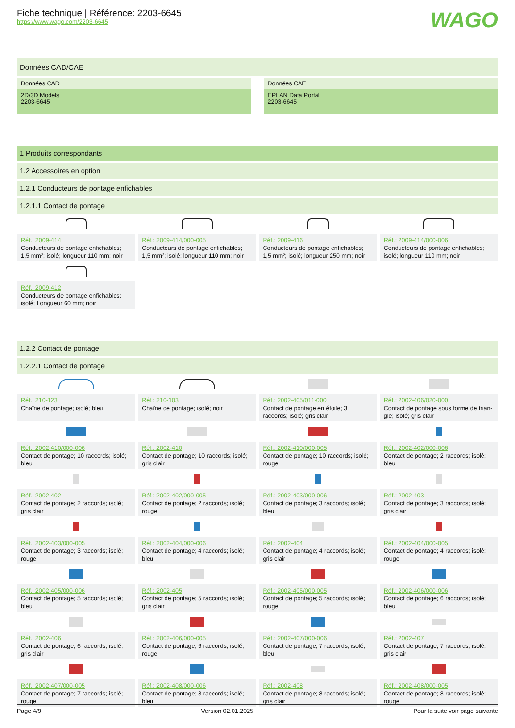Fiche technique | Référence: 2203-6645
https://www.wago.com/2203-6645
WAGO
Données CAD/CAE
Données CAD
2D/3D Models
2203-6645
Données CAE
EPLAN Data Portal
2203-6645
1 Produits correspondants
1.2 Accessoires en option
1.2.1 Conducteurs de pontage enfichables
1.2.1.1 Contact de pontage
Réf.: 2009-414
Conducteurs de pontage enfichables; 1,5 mm²; isolé; longueur 110 mm; noir
Réf.: 2009-414/000-005
Conducteurs de pontage enfichables; 1,5 mm²; isolé; longueur 110 mm; noir
Réf.: 2009-416
Conducteurs de pontage enfichables; 1,5 mm²; isolé; longueur 250 mm; noir
Réf.: 2009-414/000-006
Conducteurs de pontage enfichables; isolé; longueur 110 mm; noir
Réf.: 2009-412
Conducteurs de pontage enfichables; isolé; Longueur 60 mm; noir
1.2.2 Contact de pontage
1.2.2.1 Contact de pontage
Réf.: 210-123
Chaîne de pontage; isolé; bleu
Réf.: 210-103
Chaîne de pontage; isolé; noir
Réf.: 2002-405/011-000
Contact de pontage en étoile; 3 raccords; isolé; gris clair
Réf.: 2002-406/020-000
Contact de pontage sous forme de trian-gle; isolé; gris clair
Réf.: 2002-410/000-006
Contact de pontage; 10 raccords; isolé; bleu
Réf.: 2002-410
Contact de pontage; 10 raccords; isolé; gris clair
Réf.: 2002-410/000-005
Contact de pontage; 10 raccords; isolé; rouge
Réf.: 2002-402/000-006
Contact de pontage; 2 raccords; isolé; bleu
Réf.: 2002-402
Contact de pontage; 2 raccords; isolé; gris clair
Réf.: 2002-402/000-005
Contact de pontage; 2 raccords; isolé; rouge
Réf.: 2002-403/000-006
Contact de pontage; 3 raccords; isolé; bleu
Réf.: 2002-403
Contact de pontage; 3 raccords; isolé; gris clair
Réf.: 2002-403/000-005
Contact de pontage; 3 raccords; isolé; rouge
Réf.: 2002-404/000-006
Contact de pontage; 4 raccords; isolé; bleu
Réf.: 2002-404
Contact de pontage; 4 raccords; isolé; gris clair
Réf.: 2002-404/000-005
Contact de pontage; 4 raccords; isolé; rouge
Réf.: 2002-405/000-006
Contact de pontage; 5 raccords; isolé; bleu
Réf.: 2002-405
Contact de pontage; 5 raccords; isolé; gris clair
Réf.: 2002-405/000-005
Contact de pontage; 5 raccords; isolé; rouge
Réf.: 2002-406/000-006
Contact de pontage; 6 raccords; isolé; bleu
Réf.: 2002-406
Contact de pontage; 6 raccords; isolé; gris clair
Réf.: 2002-406/000-005
Contact de pontage; 6 raccords; isolé; rouge
Réf.: 2002-407/000-006
Contact de pontage; 7 raccords; isolé; bleu
Réf.: 2002-407
Contact de pontage; 7 raccords; isolé; gris clair
Réf.: 2002-407/000-005
Contact de pontage; 7 raccords; isolé; rouge
Réf.: 2002-408/000-006
Contact de pontage; 8 raccords; isolé; bleu
Réf.: 2002-408
Contact de pontage; 8 raccords; isolé; gris clair
Réf.: 2002-408/000-005
Contact de pontage; 8 raccords; isolé; rouge
Page 4/9 Version 02.01.2025 Pour la suite voir page suivante